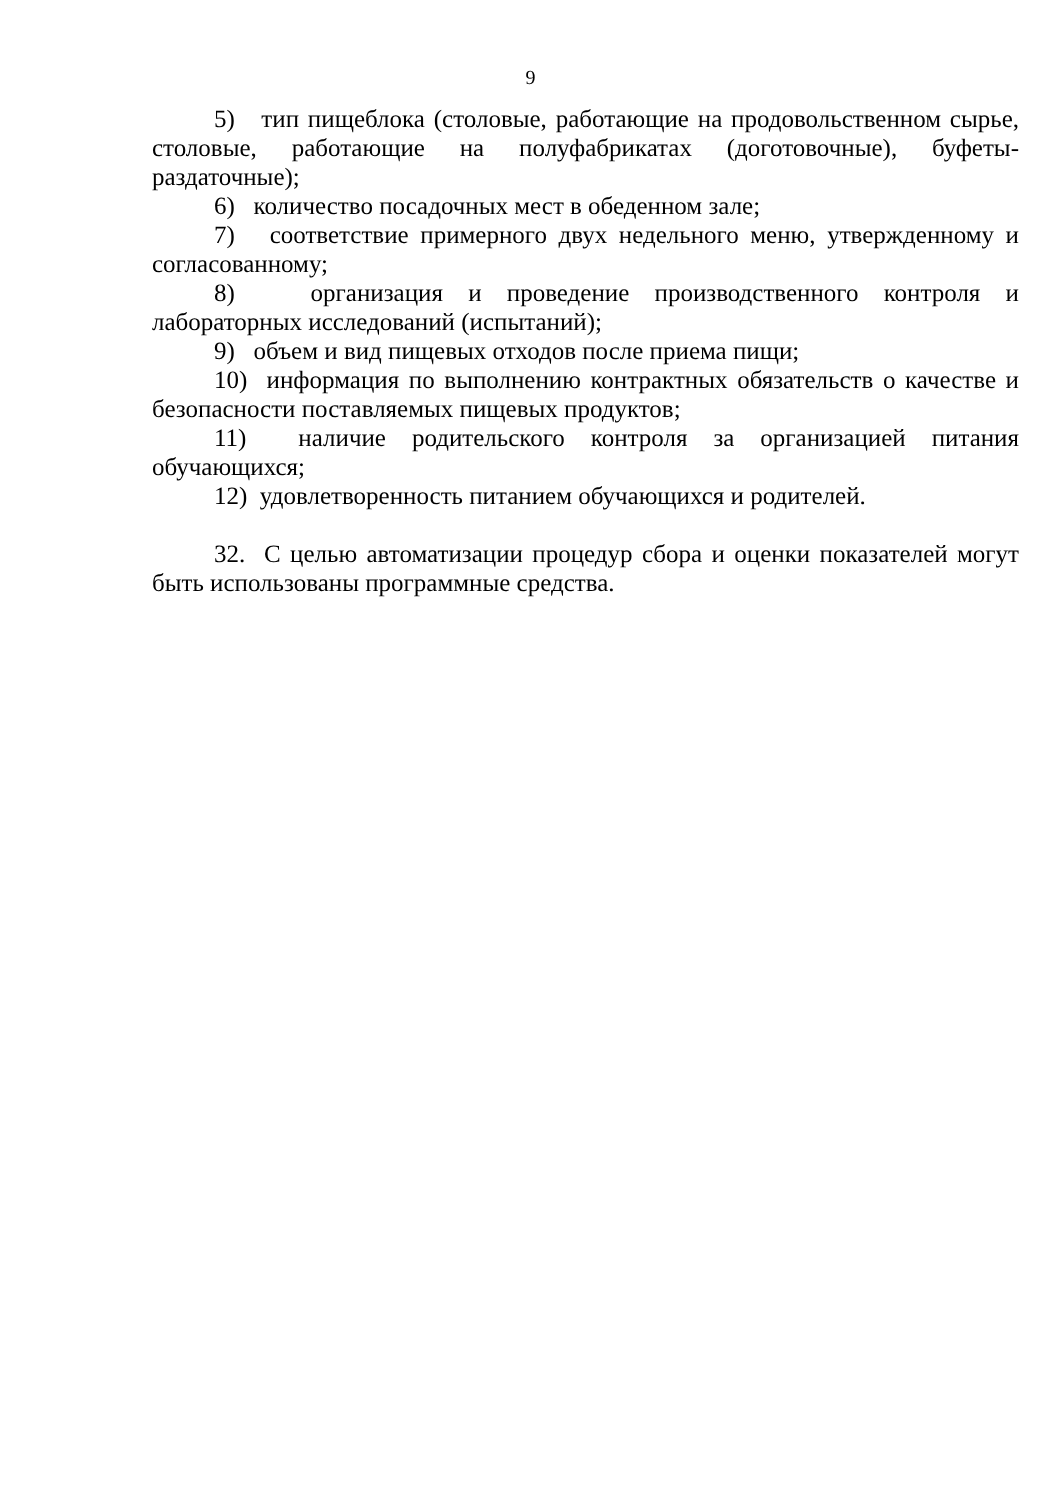9
5) тип пищеблока (столовые, работающие на продовольственном сырье, столовые, работающие на полуфабрикатах (доготовочные), буфеты-раздаточные);
6) количество посадочных мест в обеденном зале;
7) соответствие примерного двух недельного меню, утвержденному и согласованному;
8) организация и проведение производственного контроля и лабораторных исследований (испытаний);
9) объем и вид пищевых отходов после приема пищи;
10) информация по выполнению контрактных обязательств о качестве и безопасности поставляемых пищевых продуктов;
11) наличие родительского контроля за организацией питания обучающихся;
12) удовлетворенность питанием обучающихся и родителей.
32. С целью автоматизации процедур сбора и оценки показателей могут быть использованы программные средства.